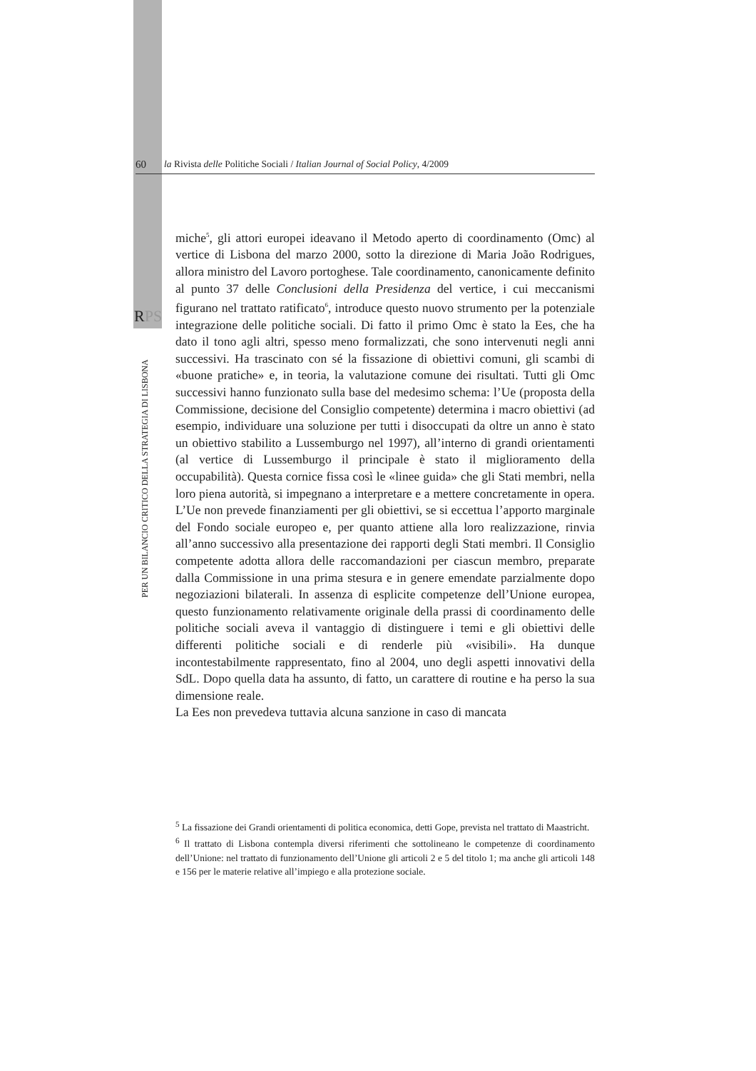60 la Rivista delle Politiche Sociali / Italian Journal of Social Policy, 4/2009
RPS
PER UN BILANCIO CRITICO DELLA STRATEGIA DI LISBONA
miche<sup>5</sup>, gli attori europei ideavano il Metodo aperto di coordinamento (Omc) al vertice di Lisbona del marzo 2000, sotto la direzione di Maria João Rodrigues, allora ministro del Lavoro portoghese. Tale coordinamento, canonicamente definito al punto 37 delle Conclusioni della Presidenza del vertice, i cui meccanismi figurano nel trattato ratificato<sup>6</sup>, introduce questo nuovo strumento per la potenziale integrazione delle politiche sociali. Di fatto il primo Omc è stato la Ees, che ha dato il tono agli altri, spesso meno formalizzati, che sono intervenuti negli anni successivi. Ha trascinato con sé la fissazione di obiettivi comuni, gli scambi di «buone pratiche» e, in teoria, la valutazione comune dei risultati. Tutti gli Omc successivi hanno funzionato sulla base del medesimo schema: l’Ue (proposta della Commissione, decisione del Consiglio competente) determina i macro obiettivi (ad esempio, individuare una soluzione per tutti i disoccupati da oltre un anno è stato un obiettivo stabilito a Lussemburgo nel 1997), all’interno di grandi orientamenti (al vertice di Lussemburgo il principale è stato il miglioramento della occupabilità). Questa cornice fissa così le «linee guida» che gli Stati membri, nella loro piena autorità, si impegnano a interpretare e a mettere concretamente in opera. L’Ue non prevede finanziamenti per gli obiettivi, se si eccettua l’apporto marginale del Fondo sociale europeo e, per quanto attiene alla loro realizzazione, rinvia all’anno successivo alla presentazione dei rapporti degli Stati membri. Il Consiglio competente adotta allora delle raccomandazioni per ciascun membro, preparate dalla Commissione in una prima stesura e in genere emendate parzialmente dopo negoziazioni bilaterali. In assenza di esplicite competenze dell’Unione europea, questo funzionamento relativamente originale della prassi di coordinamento delle politiche sociali aveva il vantaggio di distinguere i temi e gli obiettivi delle differenti politiche sociali e di renderle più «visibili». Ha dunque incontestabilmente rappresentato, fino al 2004, uno degli aspetti innovativi della SdL. Dopo quella data ha assunto, di fatto, un carattere di routine e ha perso la sua dimensione reale.
La Ees non prevedeva tuttavia alcuna sanzione in caso di mancata
<sup>5</sup> La fissazione dei Grandi orientamenti di politica economica, detti Gope, prevista nel trattato di Maastricht.
<sup>6</sup> Il trattato di Lisbona contempla diversi riferimenti che sottolineano le competenze di coordinamento dell’Unione: nel trattato di funzionamento dell’Unione gli articoli 2 e 5 del titolo 1; ma anche gli articoli 148 e 156 per le materie relative all’impiego e alla protezione sociale.